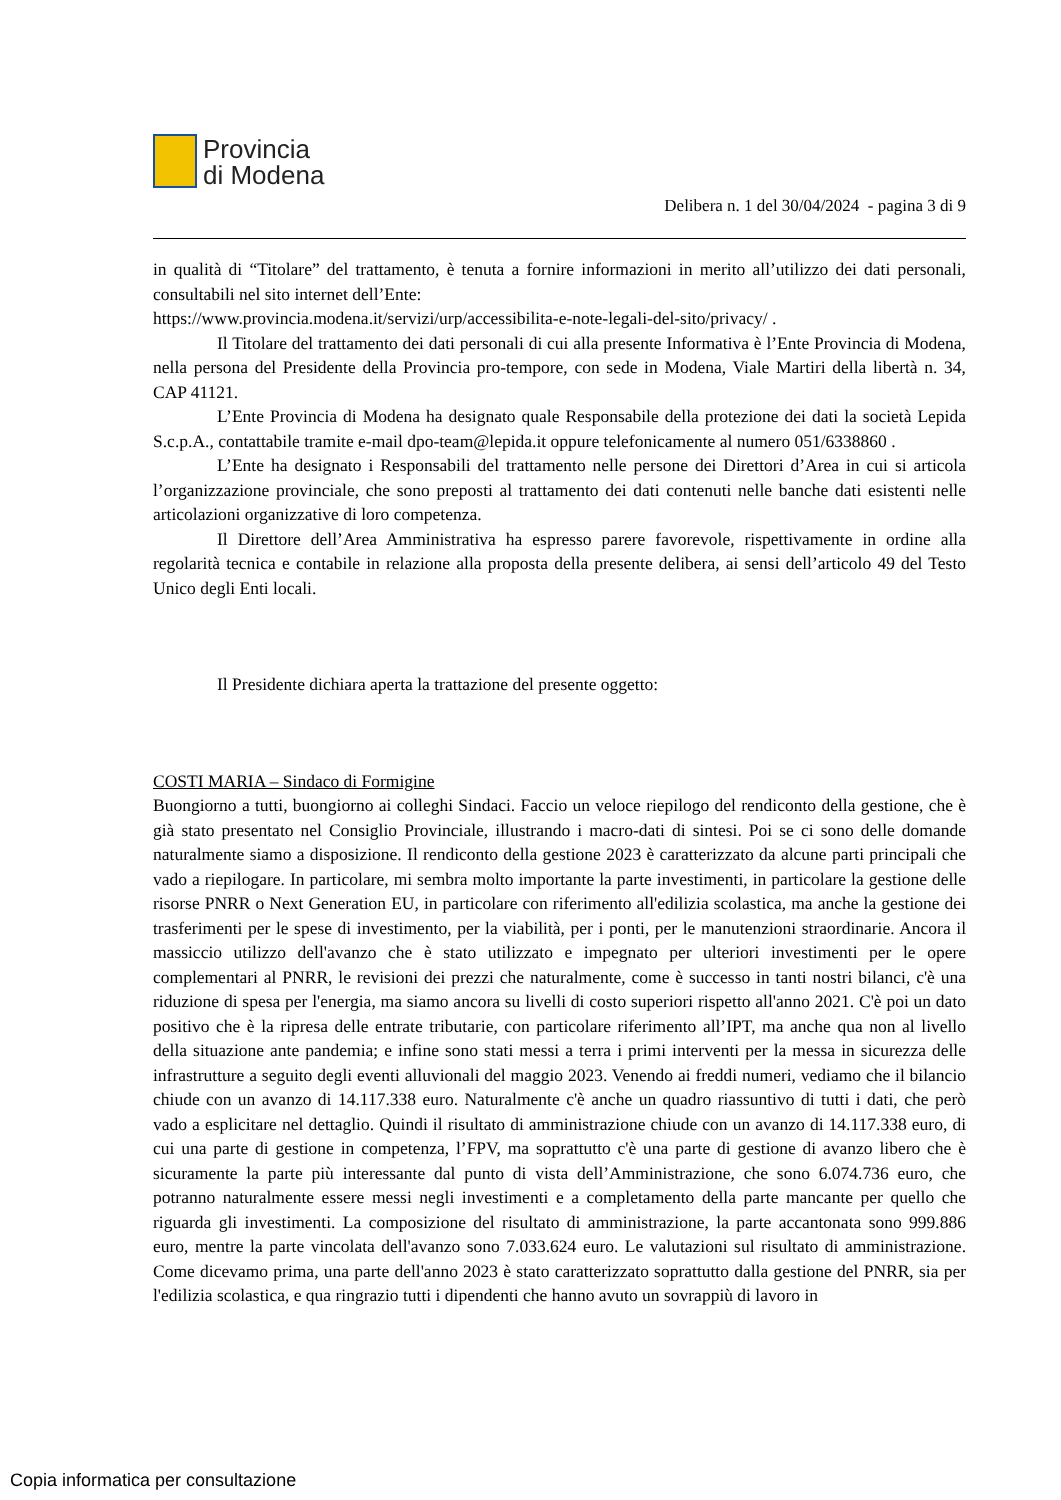Provincia
di Modena
Delibera n. 1 del 30/04/2024 - pagina 3 di 9
in qualità di “Titolare” del trattamento, è tenuta a fornire informazioni in merito all’utilizzo dei dati personali, consultabili nel sito internet dell’Ente:
https://www.provincia.modena.it/servizi/urp/accessibilita-e-note-legali-del-sito/privacy/ .
Il Titolare del trattamento dei dati personali di cui alla presente Informativa è l’Ente Provincia di Modena, nella persona del Presidente della Provincia pro-tempore, con sede in Modena, Viale Martiri della libertà n. 34, CAP 41121.
L’Ente Provincia di Modena ha designato quale Responsabile della protezione dei dati la società Lepida S.c.p.A., contattabile tramite e-mail dpo-team@lepida.it oppure telefonicamente al numero 051/6338860 .
L’Ente ha designato i Responsabili del trattamento nelle persone dei Direttori d’Area in cui si articola l’organizzazione provinciale, che sono preposti al trattamento dei dati contenuti nelle banche dati esistenti nelle articolazioni organizzative di loro competenza.
Il Direttore dell’Area Amministrativa ha espresso parere favorevole, rispettivamente in ordine alla regolarità tecnica e contabile in relazione alla proposta della presente delibera, ai sensi dell’articolo 49 del Testo Unico degli Enti locali.
Il Presidente dichiara aperta la trattazione del presente oggetto:
COSTI MARIA – Sindaco di Formigine
Buongiorno a tutti, buongiorno ai colleghi Sindaci. Faccio un veloce riepilogo del rendiconto della gestione, che è già stato presentato nel Consiglio Provinciale, illustrando i macro-dati di sintesi. Poi se ci sono delle domande naturalmente siamo a disposizione. Il rendiconto della gestione 2023 è caratterizzato da alcune parti principali che vado a riepilogare. In particolare, mi sembra molto importante la parte investimenti, in particolare la gestione delle risorse PNRR o Next Generation EU, in particolare con riferimento all'edilizia scolastica, ma anche la gestione dei trasferimenti per le spese di investimento, per la viabilità, per i ponti, per le manutenzioni straordinarie. Ancora il massiccio utilizzo dell'avanzo che è stato utilizzato e impegnato per ulteriori investimenti per le opere complementari al PNRR, le revisioni dei prezzi che naturalmente, come è successo in tanti nostri bilanci, c'è una riduzione di spesa per l'energia, ma siamo ancora su livelli di costo superiori rispetto all'anno 2021. C'è poi un dato positivo che è la ripresa delle entrate tributarie, con particolare riferimento all’IPT, ma anche qua non al livello della situazione ante pandemia; e infine sono stati messi a terra i primi interventi per la messa in sicurezza delle infrastrutture a seguito degli eventi alluvionali del maggio 2023. Venendo ai freddi numeri, vediamo che il bilancio chiude con un avanzo di 14.117.338 euro. Naturalmente c'è anche un quadro riassuntivo di tutti i dati, che però vado a esplicitare nel dettaglio. Quindi il risultato di amministrazione chiude con un avanzo di 14.117.338 euro, di cui una parte di gestione in competenza, l’FPV, ma soprattutto c'è una parte di gestione di avanzo libero che è sicuramente la parte più interessante dal punto di vista dell’Amministrazione, che sono 6.074.736 euro, che potranno naturalmente essere messi negli investimenti e a completamento della parte mancante per quello che riguarda gli investimenti. La composizione del risultato di amministrazione, la parte accantonata sono 999.886 euro, mentre la parte vincolata dell'avanzo sono 7.033.624 euro. Le valutazioni sul risultato di amministrazione. Come dicevamo prima, una parte dell'anno 2023 è stato caratterizzato soprattutto dalla gestione del PNRR, sia per l'edilizia scolastica, e qua ringrazio tutti i dipendenti che hanno avuto un sovrappiù di lavoro in
Copia informatica per consultazione